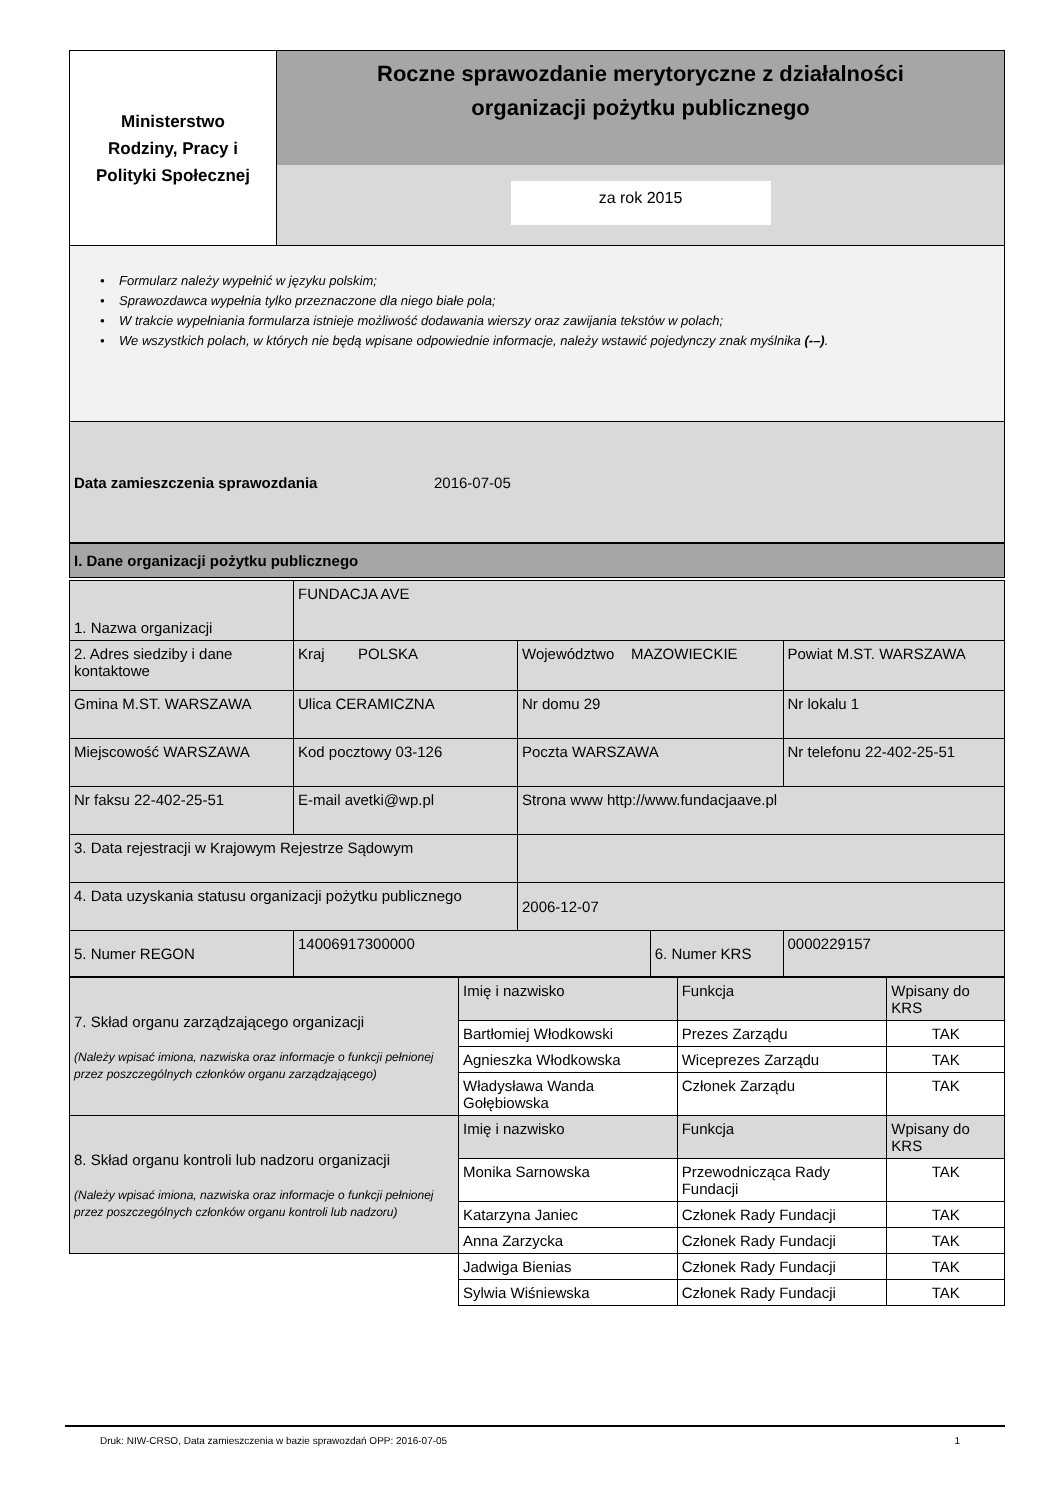| Ministerstwo Rodziny, Pracy i Polityki Społecznej | Roczne sprawozdanie merytoryczne z działalności organizacji pożytku publicznego za rok 2015 |
• Formularz należy wypełnić w języku polskim;
• Sprawozdawca wypełnia tylko przeznaczone dla niego białe pola;
• W trakcie wypełniania formularza istnieje możliwość dodawania wierszy oraz zawijania tekstów w polach;
• We wszystkich polach, w których nie będą wpisane odpowiednie informacje, należy wstawić pojedynczy znak myślnika (-–).
Data zamieszczenia sprawozdania 2016-07-05
I. Dane organizacji pożytku publicznego
| 1. Nazwa organizacji | FUNDACJA AVE | | | | |
| 2. Adres siedziby i dane kontaktowe | Kraj POLSKA | Województwo MAZOWIECKIE | | Powiat M.ST. WARSZAWA | |
| Gmina M.ST. WARSZAWA | Ulica CERAMICZNA | Nr domu 29 | | Nr lokalu 1 | |
| Miejscowość WARSZAWA | Kod pocztowy 03-126 | Poczta WARSZAWA | | Nr telefonu 22-402-25-51 | |
| Nr faksu 22-402-25-51 | E-mail avetki@wp.pl | Strona www http://www.fundacjaave.pl | | | |
| 3. Data rejestracji w Krajowym Rejestrze Sądowym | | | | | |
| 4. Data uzyskania statusu organizacji pożytku publicznego | | 2006-12-07 | | | |
| 5. Numer REGON | 14006917300000 | | 6. Numer KRS | | 0000229157 |
| 7. Skład organu zarządzającego organizacji (Należy wpisać imiona, nazwiska oraz informacje o funkcji pełnionej przez poszczególnych członków organu zarządzającego) | Imię i nazwisko | Funkcja | Wpisany do KRS |
| | Bartłomiej Włodkowski | Prezes Zarządu | TAK |
| | Agnieszka Włodkowska | Wiceprezes Zarządu | TAK |
| | Władysława Wanda Gołębiowska | Członek Zarządu | TAK |
| 8. Skład organu kontroli lub nadzoru organizacji (Należy wpisać imiona, nazwiska oraz informacje o funkcji pełnionej przez poszczególnych członków organu kontroli lub nadzoru) | Imię i nazwisko | Funkcja | Wpisany do KRS |
| | Monika Sarnowska | Przewodnicząca Rady Fundacji | TAK |
| | Katarzyna Janiec | Członek Rady Fundacji | TAK |
| | Anna Zarzycka | Członek Rady Fundacji | TAK |
| | Jadwiga Bienias | Członek Rady Fundacji | TAK |
| | Sylwia Wiśniewska | Członek Rady Fundacji | TAK |
Druk: NIW-CRSO, Data zamieszczenia w bazie sprawozdań OPP: 2016-07-05 1